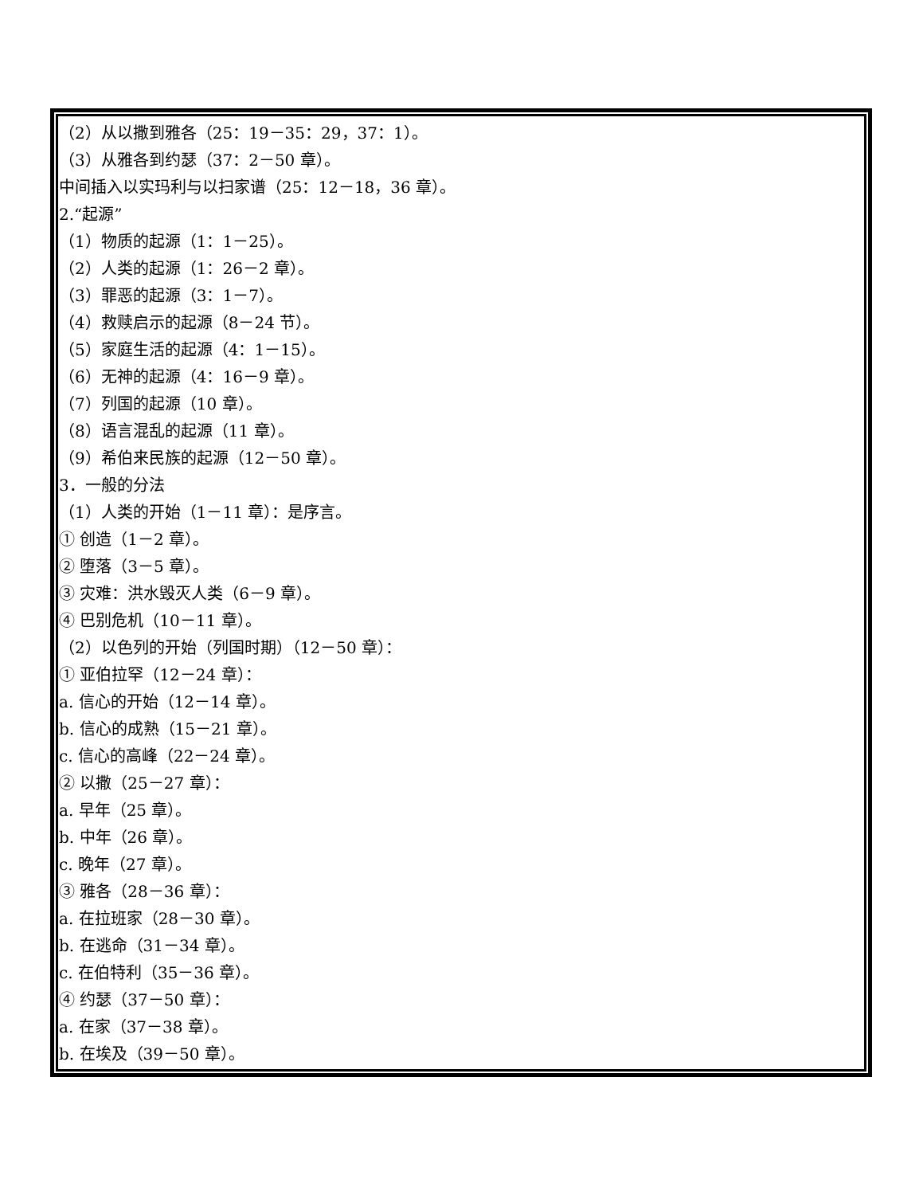（2）从以撒到雅各（25：19－35：29，37：1）。
（3）从雅各到约瑟（37：2－50 章）。
中间插入以实玛利与以扫家谱（25：12－18，36 章）。
2.“起源”
（1）物质的起源（1：1－25）。
（2）人类的起源（1：26－2 章）。
（3）罪恶的起源（3：1－7）。
（4）救赎启示的起源（8－24 节）。
（5）家庭生活的起源（4：1－15）。
（6）无神的起源（4：16－9 章）。
（7）列国的起源（10 章）。
（8）语言混乱的起源（11 章）。
（9）希伯来民族的起源（12－50 章）。
3．一般的分法
（1）人类的开始（1－11 章）：是序言。
① 创造（1－2 章）。
② 堕落（3－5 章）。
③ 灾难：洪水毁灭人类（6－9 章）。
④ 巴别危机（10－11 章）。
（2）以色列的开始（列国时期）（12－50 章）：
① 亚伯拉罕（12－24 章）：
a. 信心的开始（12－14 章）。
b. 信心的成熟（15－21 章）。
c. 信心的高峰（22－24 章）。
② 以撒（25－27 章）：
a. 早年（25 章）。
b. 中年（26 章）。
c. 晚年（27 章）。
③ 雅各（28－36 章）：
a. 在拉班家（28－30 章）。
b. 在逃命（31－34 章）。
c. 在伯特利（35－36 章）。
④ 约瑟（37－50 章）：
a. 在家（37－38 章）。
b. 在埃及（39－50 章）。